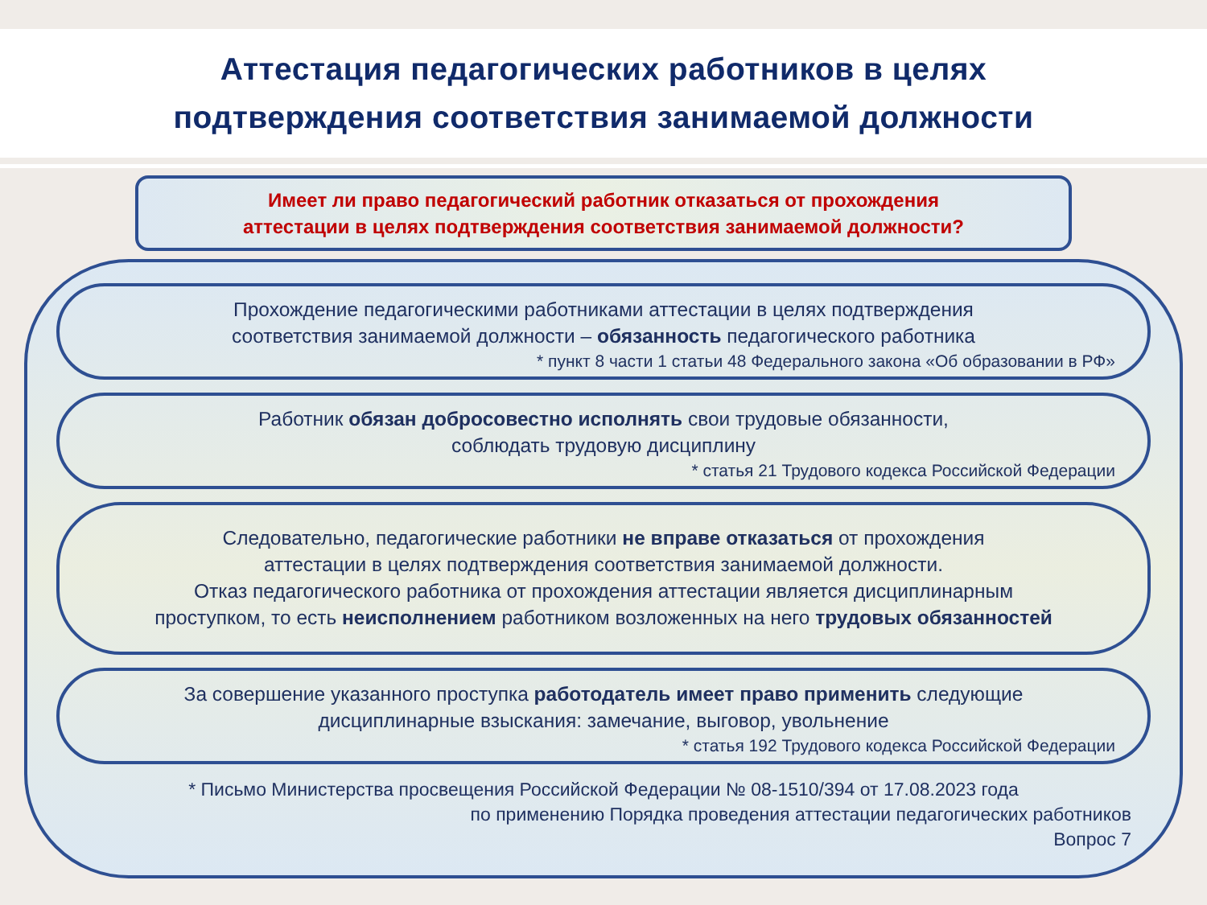Аттестация педагогических работников в целях
подтверждения соответствия занимаемой должности
Имеет ли право педагогический работник отказаться от прохождения
аттестации в целях подтверждения соответствия занимаемой должности?
Прохождение педагогическими работниками аттестации в целях подтверждения
соответствия занимаемой должности – обязанность педагогического работника
* пункт 8 части 1 статьи 48 Федерального закона «Об образовании в РФ»
Работник обязан добросовестно исполнять свои трудовые обязанности,
соблюдать трудовую дисциплину
* статья 21 Трудового кодекса Российской Федерации
Следовательно, педагогические работники не вправе отказаться от прохождения
аттестации в целях подтверждения соответствия занимаемой должности.
Отказ педагогического работника от прохождения аттестации является дисциплинарным
проступком, то есть неисполнением работником возложенных на него трудовых обязанностей
За совершение указанного проступка работодатель имеет право применить следующие
дисциплинарные взыскания: замечание, выговор, увольнение
* статья 192 Трудового кодекса Российской Федерации
* Письмо Министерства просвещения Российской Федерации № 08-1510/394 от 17.08.2023 года
по применению Порядка проведения аттестации педагогических работников
Вопрос 7